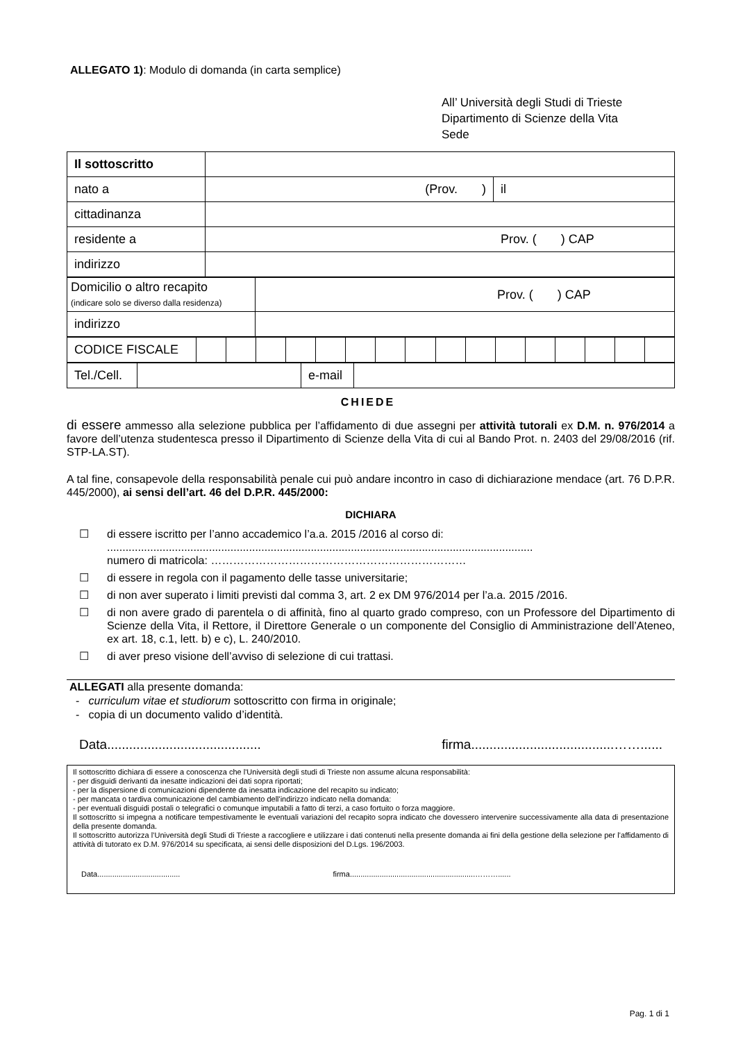ALLEGATO 1): Modulo di domanda (in carta semplice)
All’ Università degli Studi di Trieste
Dipartimento di Scienze della Vita
Sede
| Il sottoscritto | | |
| nato a | (Prov. ) | il |
| cittadinanza | | |
| residente a | Prov. ( ) CAP | |
| indirizzo | | |
| Domicilio o altro recapito (indicare solo se diverso dalla residenza) | Prov. ( ) CAP |
| indirizzo | |
| CODICE FISCALE | | | | | | | | | | | | | | | | |
| Tel./Cell. | | e-mail | |
CHIEDE
di essere ammesso alla selezione pubblica per l’affidamento di due assegni per attività tutorali ex D.M. n. 976/2014 a favore dell’utenza studentesca presso il Dipartimento di Scienze della Vita di cui al Bando Prot. n. 2403 del 29/08/2016 (rif. STP-LA.ST).
A tal fine, consapevole della responsabilità penale cui può andare incontro in caso di dichiarazione mendace (art. 76 D.P.R. 445/2000), ai sensi dell’art. 46 del D.P.R. 445/2000:
DICHIARA
☐ di essere iscritto per l’anno accademico l’a.a. 2015 /2016 al corso di:
..........................................................................................................................................
numero di matricola: ……………………………………………………………
☐ di essere in regola con il pagamento delle tasse universitarie;
☐ di non aver superato i limiti previsti dal comma 3, art. 2 ex DM 976/2014 per l’a.a. 2015 /2016.
☐ di non avere grado di parentela o di affinità, fino al quarto grado compreso, con un Professore del Dipartimento di Scienze della Vita, il Rettore, il Direttore Generale o un componente del Consiglio di Amministrazione dell’Ateneo, ex art. 18, c.1, lett. b) e c), L. 240/2010.
☐ di aver preso visione dell’avviso di selezione di cui trattasi.
ALLEGATI alla presente domanda:
- curriculum vitae et studiorum sottoscritto con firma in originale;
- copia di un documento valido d’identità.
Data.......................................... firma.......................................……......
Il sottoscritto dichiara di essere a conoscenza che l'Università degli studi di Trieste non assume alcuna responsabilità:
- per disguidi derivanti da inesatte indicazioni dei dati sopra riportati;
- per la dispersione di comunicazioni dipendente da inesatta indicazione del recapito su indicato;
- per mancata o tardiva comunicazione del cambiamento dell'indirizzo indicato nella domanda:
- per eventuali disguidi postali o telegrafici o comunque imputabili a fatto di terzi, a caso fortuito o forza maggiore.
Il sottoscritto si impegna a notificare tempestivamente le eventuali variazioni del recapito sopra indicato che dovessero intervenire successivamente alla data di presentazione della presente domanda.
Il sottoscritto autorizza l’Università degli Studi di Trieste a raccogliere e utilizzare i dati contenuti nella presente domanda ai fini della gestione della selezione per l’affidamento di attività di tutorato ex D.M. 976/2014 su specificata, ai sensi delle disposizioni del D.Lgs. 196/2003.
Data....................................... firma...........................................................………......
Pag. 1 di 1